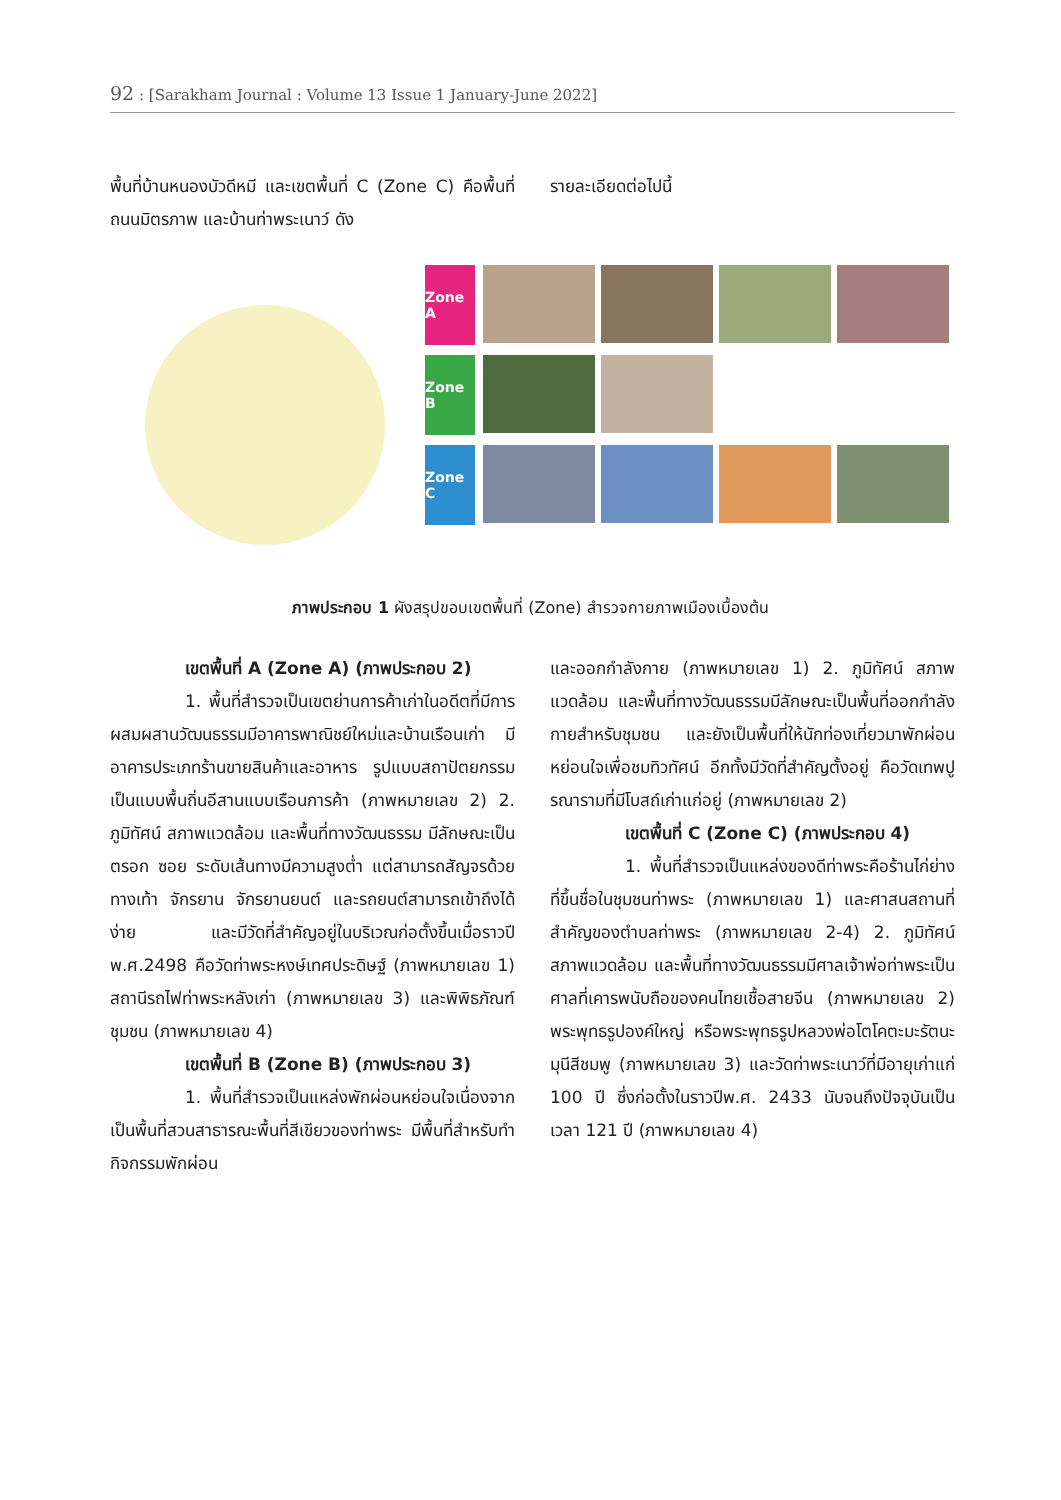92 : [Sarakham Journal : Volume 13 Issue 1 January-June 2022]
พื้นที่บ้านหนองบัวดีหมี และเขตพื้นที่ C (Zone C) คือพื้นที่ถนนมิตรภาพ และบ้านท่าพระเนาว์ ดัง
รายละเอียดต่อไปนี้
Zone A
Zone B
Zone C
ภาพประกอบ 1 ผังสรุปขอบเขตพื้นที่ (Zone) สำรวจกายภาพเมืองเบื้องต้น
เขตพื้นที่ A (Zone A) (ภาพประกอบ 2)
1. พื้นที่สำรวจเป็นเขตย่านการค้าเก่าในอดีตที่มีการผสมผสานวัฒนธรรมมีอาคารพาณิชย์ใหม่และบ้านเรือนเก่า มีอาคารประเภทร้านขายสินค้าและอาหาร รูปแบบสถาปัตยกรรมเป็นแบบพื้นถิ่นอีสานแบบเรือนการค้า (ภาพหมายเลข 2) 2. ภูมิทัศน์ สภาพแวดล้อม และพื้นที่ทางวัฒนธรรม มีลักษณะเป็นตรอก ซอย ระดับเส้นทางมีความสูงต่ำ แต่สามารถสัญจรด้วยทางเท้า จักรยาน จักรยานยนต์ และรถยนต์สามารถเข้าถึงได้ง่าย และมีวัดที่สำคัญอยู่ในบริเวณก่อตั้งขึ้นเมื่อราวปี พ.ศ.2498 คือวัดท่าพระหงษ์เทศประดิษฐ์ (ภาพหมายเลข 1) สถานีรถไฟท่าพระหลังเก่า (ภาพหมายเลข 3) และพิพิธภัณฑ์ชุมชน (ภาพหมายเลข 4)
เขตพื้นที่ B (Zone B) (ภาพประกอบ 3)
1. พื้นที่สำรวจเป็นแหล่งพักผ่อนหย่อนใจเนื่องจากเป็นพื้นที่สวนสาธารณะพื้นที่สีเขียวของท่าพระ มีพื้นที่สำหรับทำกิจกรรมพักผ่อน
และออกกำลังกาย (ภาพหมายเลข 1) 2. ภูมิทัศน์ สภาพแวดล้อม และพื้นที่ทางวัฒนธรรมมีลักษณะเป็นพื้นที่ออกกำลังกายสำหรับชุมชน และยังเป็นพื้นที่ให้นักท่องเที่ยวมาพักผ่อนหย่อนใจเพื่อชมทิวทัศน์ อีกทั้งมีวัดที่สำคัญตั้งอยู่ คือวัดเทพปูรณารามที่มีโบสถ์เก่าแก่อยู่ (ภาพหมายเลข 2)
เขตพื้นที่ C (Zone C) (ภาพประกอบ 4)
1. พื้นที่สำรวจเป็นแหล่งของดีท่าพระคือร้านไก่ย่างที่ขึ้นชื่อในชุมชนท่าพระ (ภาพหมายเลข 1) และศาสนสถานที่สำคัญของตำบลท่าพระ (ภาพหมายเลข 2-4) 2. ภูมิทัศน์ สภาพแวดล้อม และพื้นที่ทางวัฒนธรรมมีศาลเจ้าพ่อท่าพระเป็นศาลที่เคารพนับถือของคนไทยเชื้อสายจีน (ภาพหมายเลข 2) พระพุทธรูปองค์ใหญ่ หรือพระพุทธรูปหลวงพ่อโตโคตะมะรัตนะมุนีสีชมพู (ภาพหมายเลข 3) และวัดท่าพระเนาว์ที่มีอายุเก่าแก่ 100 ปี ซึ่งก่อตั้งในราวปีพ.ศ. 2433 นับจนถึงปัจจุบันเป็นเวลา 121 ปี (ภาพหมายเลข 4)